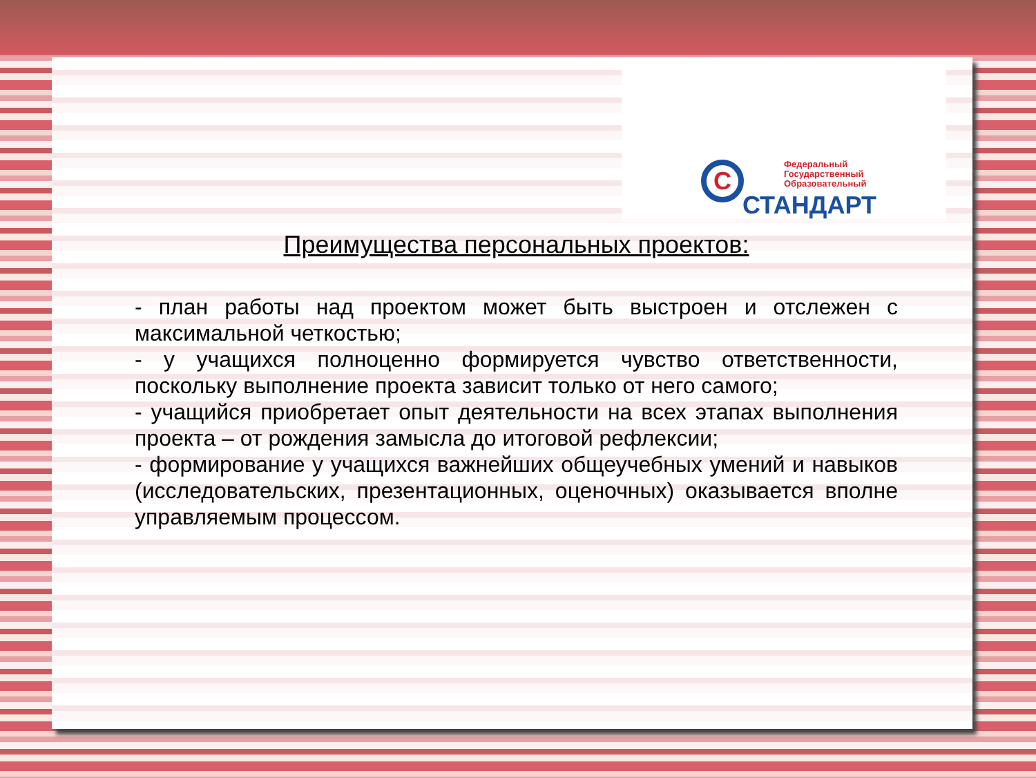С
Федеральный
Государственный
Образовательный
СТАНДАРТ
Преимущества персональных проектов:
- план работы над проектом может быть выстроен и отслежен с максимальной четкостью;
- у учащихся полноценно формируется чувство ответственности, поскольку выполнение проекта зависит только от него самого;
- учащийся приобретает опыт деятельности на всех этапах выполнения проекта – от рождения замысла до итоговой рефлексии;
- формирование у учащихся важнейших общеучебных умений и навыков (исследовательских, презентационных, оценочных) оказывается вполне управляемым процессом.